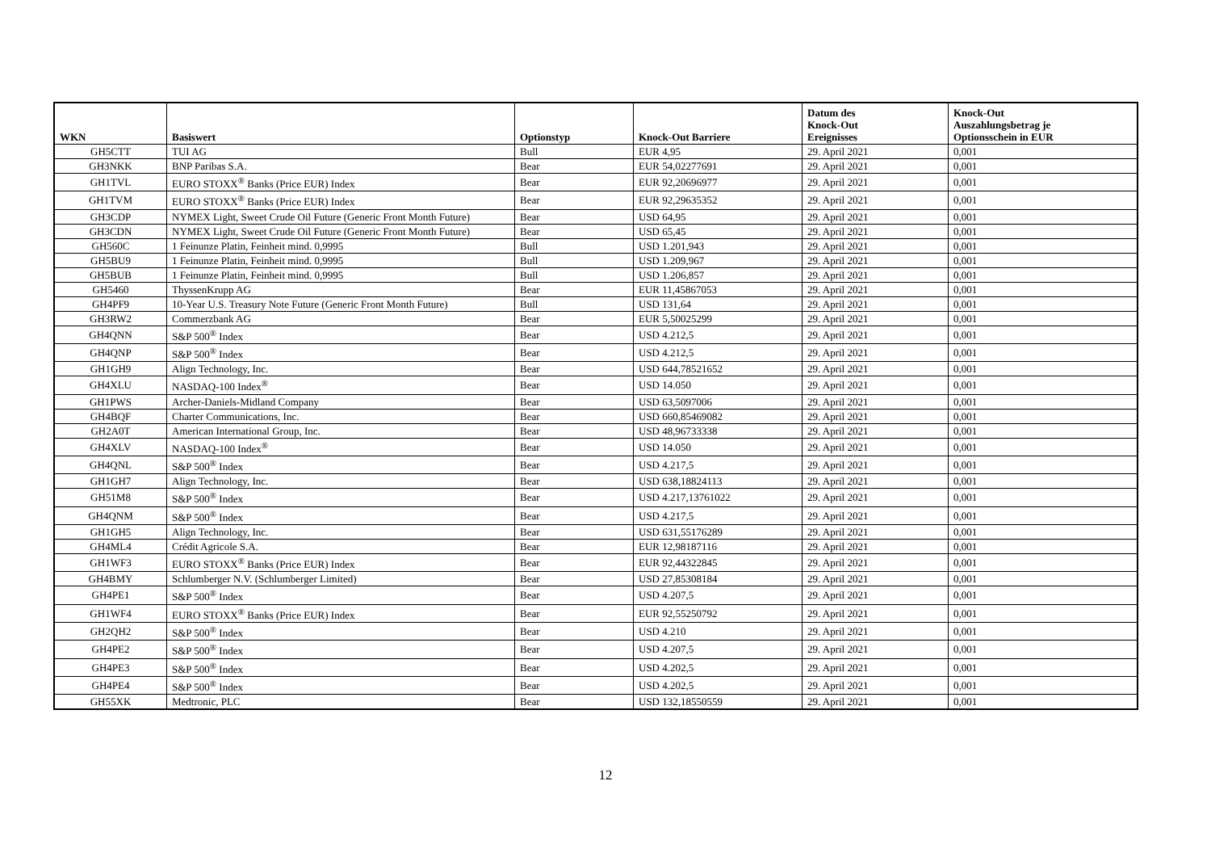| WKN | Basiswert | Optionstyp | Knock-Out Barriere | Datum des Knock-Out Ereignisses | Knock-Out Auszahlungsbetrag je Optionsschein in EUR |
| --- | --- | --- | --- | --- | --- |
| GH5CTT | TUI AG | Bull | EUR 4,95 | 29. April 2021 | 0,001 |
| GH3NKK | BNP Paribas S.A. | Bear | EUR 54,02277691 | 29. April 2021 | 0,001 |
| GH1TVL | EURO STOXX<sup>®</sup> Banks (Price EUR) Index | Bear | EUR 92,20696977 | 29. April 2021 | 0,001 |
| GH1TVM | EURO STOXX<sup>®</sup> Banks (Price EUR) Index | Bear | EUR 92,29635352 | 29. April 2021 | 0,001 |
| GH3CDP | NYMEX Light, Sweet Crude Oil Future (Generic Front Month Future) | Bear | USD 64,95 | 29. April 2021 | 0,001 |
| GH3CDN | NYMEX Light, Sweet Crude Oil Future (Generic Front Month Future) | Bear | USD 65,45 | 29. April 2021 | 0,001 |
| GH560C | 1 Feinunze Platin, Feinheit mind. 0,9995 | Bull | USD 1.201,943 | 29. April 2021 | 0,001 |
| GH5BU9 | 1 Feinunze Platin, Feinheit mind. 0,9995 | Bull | USD 1.209,967 | 29. April 2021 | 0,001 |
| GH5BUB | 1 Feinunze Platin, Feinheit mind. 0,9995 | Bull | USD 1.206,857 | 29. April 2021 | 0,001 |
| GH5460 | ThyssenKrupp AG | Bear | EUR 11,45867053 | 29. April 2021 | 0,001 |
| GH4PF9 | 10-Year U.S. Treasury Note Future (Generic Front Month Future) | Bull | USD 131,64 | 29. April 2021 | 0,001 |
| GH3RW2 | Commerzbank AG | Bear | EUR 5,50025299 | 29. April 2021 | 0,001 |
| GH4QNN | S&P 500<sup>®</sup> Index | Bear | USD 4.212,5 | 29. April 2021 | 0,001 |
| GH4QNP | S&P 500<sup>®</sup> Index | Bear | USD 4.212,5 | 29. April 2021 | 0,001 |
| GH1GH9 | Align Technology, Inc. | Bear | USD 644,78521652 | 29. April 2021 | 0,001 |
| GH4XLU | NASDAQ-100 Index<sup>®</sup> | Bear | USD 14.050 | 29. April 2021 | 0,001 |
| GH1PWS | Archer-Daniels-Midland Company | Bear | USD 63,5097006 | 29. April 2021 | 0,001 |
| GH4BQF | Charter Communications, Inc. | Bear | USD 660,85469082 | 29. April 2021 | 0,001 |
| GH2A0T | American International Group, Inc. | Bear | USD 48,96733338 | 29. April 2021 | 0,001 |
| GH4XLV | NASDAQ-100 Index<sup>®</sup> | Bear | USD 14.050 | 29. April 2021 | 0,001 |
| GH4QNL | S&P 500<sup>®</sup> Index | Bear | USD 4.217,5 | 29. April 2021 | 0,001 |
| GH1GH7 | Align Technology, Inc. | Bear | USD 638,18824113 | 29. April 2021 | 0,001 |
| GH51M8 | S&P 500<sup>®</sup> Index | Bear | USD 4.217,13761022 | 29. April 2021 | 0,001 |
| GH4QNM | S&P 500<sup>®</sup> Index | Bear | USD 4.217,5 | 29. April 2021 | 0,001 |
| GH1GH5 | Align Technology, Inc. | Bear | USD 631,55176289 | 29. April 2021 | 0,001 |
| GH4ML4 | Crédit Agricole S.A. | Bear | EUR 12,98187116 | 29. April 2021 | 0,001 |
| GH1WF3 | EURO STOXX<sup>®</sup> Banks (Price EUR) Index | Bear | EUR 92,44322845 | 29. April 2021 | 0,001 |
| GH4BMY | Schlumberger N.V. (Schlumberger Limited) | Bear | USD 27,85308184 | 29. April 2021 | 0,001 |
| GH4PE1 | S&P 500<sup>®</sup> Index | Bear | USD 4.207,5 | 29. April 2021 | 0,001 |
| GH1WF4 | EURO STOXX<sup>®</sup> Banks (Price EUR) Index | Bear | EUR 92,55250792 | 29. April 2021 | 0,001 |
| GH2QH2 | S&P 500<sup>®</sup> Index | Bear | USD 4.210 | 29. April 2021 | 0,001 |
| GH4PE2 | S&P 500<sup>®</sup> Index | Bear | USD 4.207,5 | 29. April 2021 | 0,001 |
| GH4PE3 | S&P 500<sup>®</sup> Index | Bear | USD 4.202,5 | 29. April 2021 | 0,001 |
| GH4PE4 | S&P 500<sup>®</sup> Index | Bear | USD 4.202,5 | 29. April 2021 | 0,001 |
| GH55XK | Medtronic, PLC | Bear | USD 132,18550559 | 29. April 2021 | 0,001 |
12